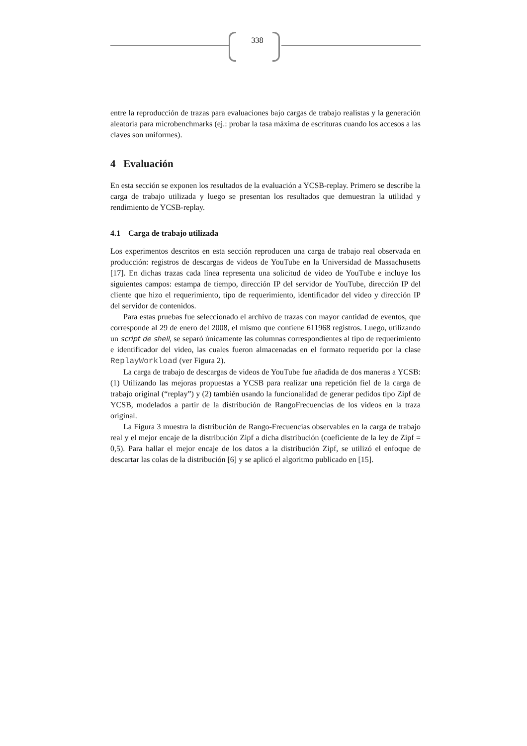338
entre la reproducción de trazas para evaluaciones bajo cargas de trabajo realistas y la generación aleatoria para microbenchmarks (ej.: probar la tasa máxima de escrituras cuando los accesos a las claves son uniformes).
4 Evaluación
En esta sección se exponen los resultados de la evaluación a YCSB-replay. Primero se describe la carga de trabajo utilizada y luego se presentan los resultados que demuestran la utilidad y rendimiento de YCSB-replay.
4.1 Carga de trabajo utilizada
Los experimentos descritos en esta sección reproducen una carga de trabajo real observada en producción: registros de descargas de videos de YouTube en la Universidad de Massachusetts [17]. En dichas trazas cada línea representa una solicitud de video de YouTube e incluye los siguientes campos: estampa de tiempo, dirección IP del servidor de YouTube, dirección IP del cliente que hizo el requerimiento, tipo de requerimiento, identificador del video y dirección IP del servidor de contenidos.
Para estas pruebas fue seleccionado el archivo de trazas con mayor cantidad de eventos, que corresponde al 29 de enero del 2008, el mismo que contiene 611968 registros. Luego, utilizando un script de shell, se separó únicamente las columnas correspondientes al tipo de requerimiento e identificador del video, las cuales fueron almacenadas en el formato requerido por la clase ReplayWorkload (ver Figura 2).
La carga de trabajo de descargas de videos de YouTube fue añadida de dos maneras a YCSB: (1) Utilizando las mejoras propuestas a YCSB para realizar una repetición fiel de la carga de trabajo original (“replay”) y (2) también usando la funcionalidad de generar pedidos tipo Zipf de YCSB, modelados a partir de la distribución de RangoFrecuencias de los videos en la traza original.
La Figura 3 muestra la distribución de Rango-Frecuencias observables en la carga de trabajo real y el mejor encaje de la distribución Zipf a dicha distribución (coeficiente de la ley de Zipf = 0,5). Para hallar el mejor encaje de los datos a la distribución Zipf, se utilizó el enfoque de descartar las colas de la distribución [6] y se aplicó el algoritmo publicado en [15].